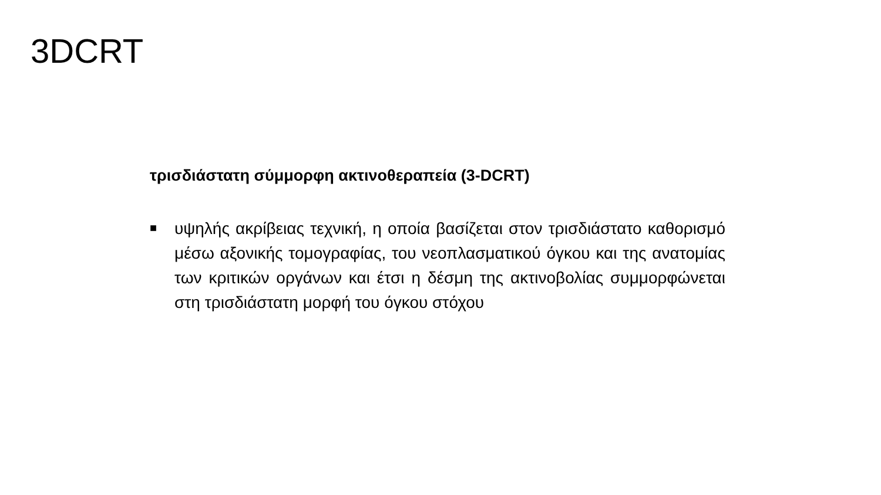3DCRT
τρισδιάστατη σύμμορφη ακτινοθεραπεία (3-DCRT)
■
υψηλής ακρίβειας τεχνική, η οποία βασίζεται στον τρισδιάστατο καθορισμό μέσω αξονικής τομογραφίας, του νεοπλασματικού όγκου και της ανατομίας των κριτικών οργάνων και έτσι η δέσμη της ακτινοβολίας συμμορφώνεται στη τρισδιάστατη μορφή του όγκου στόχου